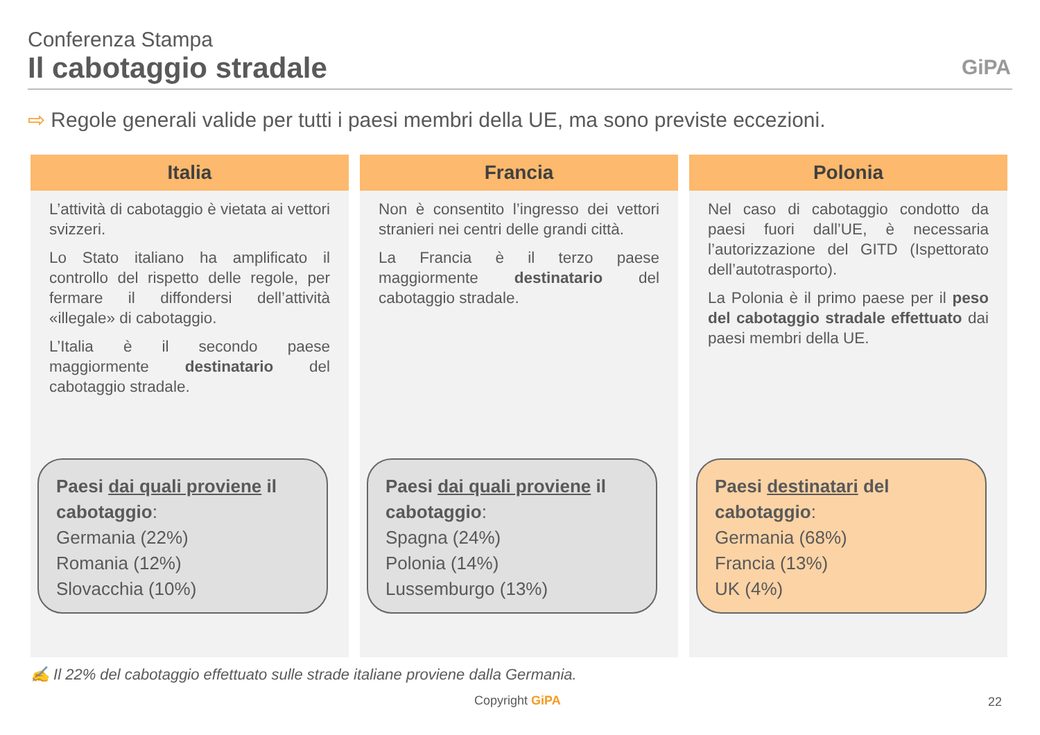Conferenza Stampa
Il cabotaggio stradale
GiPA
⇨ Regole generali valide per tutti i paesi membri della UE, ma sono previste eccezioni.
Italia
L’attività di cabotaggio è vietata ai vettori svizzeri.
Lo Stato italiano ha amplificato il controllo del rispetto delle regole, per fermare il diffondersi dell’attività «illegale» di cabotaggio.
L’Italia è il secondo paese maggiormente destinatario del cabotaggio stradale.
Paesi dai quali proviene il cabotaggio:
Germania (22%)
Romania (12%)
Slovacchia (10%)
Francia
Non è consentito l’ingresso dei vettori stranieri nei centri delle grandi città.
La Francia è il terzo paese maggiormente destinatario del cabotaggio stradale.
Paesi dai quali proviene il cabotaggio:
Spagna (24%)
Polonia (14%)
Lussemburgo (13%)
Polonia
Nel caso di cabotaggio condotto da paesi fuori dall’UE, è necessaria l’autorizzazione del GITD (Ispettorato dell’autotrasporto).
La Polonia è il primo paese per il peso del cabotaggio stradale effettuato dai paesi membri della UE.
Paesi destinatari del cabotaggio:
Germania (68%)
Francia (13%)
UK (4%)
✍ Il 22% del cabotaggio effettuato sulle strade italiane proviene dalla Germania.
Copyright GiPA 22